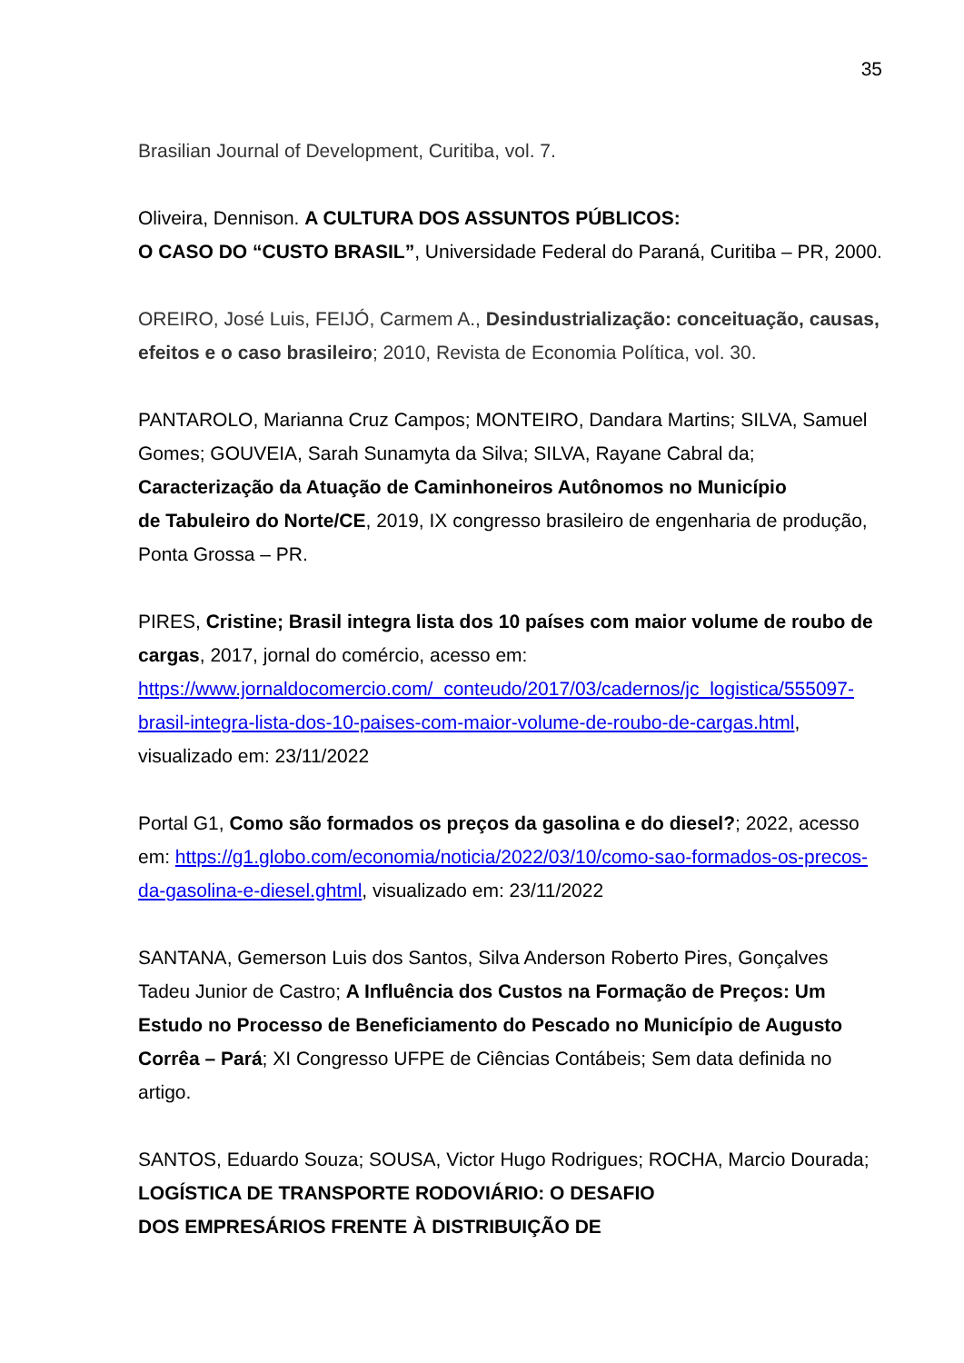35
Brasilian Journal of Development, Curitiba, vol. 7.
Oliveira, Dennison. A CULTURA DOS ASSUNTOS PÚBLICOS:
O CASO DO “CUSTO BRASIL”, Universidade Federal do Paraná, Curitiba – PR, 2000.
OREIRO, José Luis, FEIJÓ, Carmem A., Desindustrialização: conceituação, causas, efeitos e o caso brasileiro; 2010, Revista de Economia Política, vol. 30.
PANTAROLO, Marianna Cruz Campos; MONTEIRO, Dandara Martins; SILVA, Samuel Gomes; GOUVEIA, Sarah Sunamyta da Silva; SILVA, Rayane Cabral da; Caracterização da Atuação de Caminhoneiros Autônomos no Município
de Tabuleiro do Norte/CE, 2019, IX congresso brasileiro de engenharia de produção, Ponta Grossa – PR.
PIRES, Cristine; Brasil integra lista dos 10 países com maior volume de roubo de cargas, 2017, jornal do comércio, acesso em: https://www.jornaldocomercio.com/_conteudo/2017/03/cadernos/jc_logistica/555097-brasil-integra-lista-dos-10-paises-com-maior-volume-de-roubo-de-cargas.html, visualizado em: 23/11/2022
Portal G1, Como são formados os preços da gasolina e do diesel?; 2022, acesso em: https://g1.globo.com/economia/noticia/2022/03/10/como-sao-formados-os-precos-da-gasolina-e-diesel.ghtml, visualizado em: 23/11/2022
SANTANA, Gemerson Luis dos Santos, Silva Anderson Roberto Pires, Gonçalves Tadeu Junior de Castro; A Influência dos Custos na Formação de Preços: Um Estudo no Processo de Beneficiamento do Pescado no Município de Augusto Corrêa – Pará; XI Congresso UFPE de Ciências Contábeis; Sem data definida no artigo.
SANTOS, Eduardo Souza; SOUSA, Victor Hugo Rodrigues; ROCHA, Marcio Dourada; LOGÍSTICA DE TRANSPORTE RODOVIÁRIO: O DESAFIO
DOS EMPRESÁRIOS FRENTE À DISTRIBUIÇÃO DE